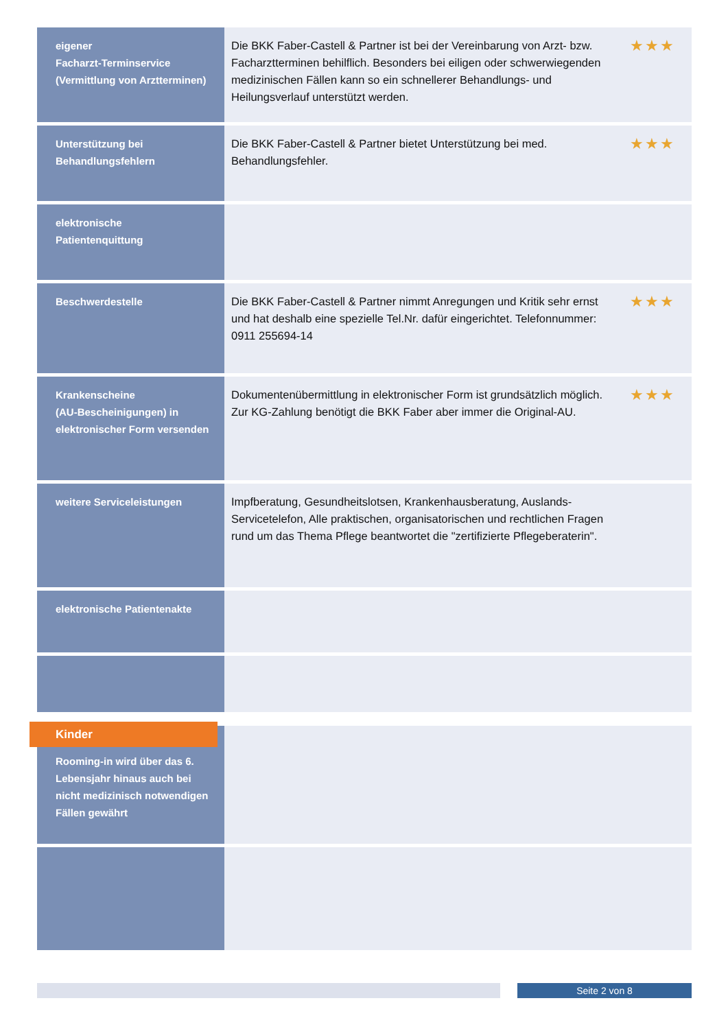| eigener Facharzt-Terminservice (Vermittlung von Arztterminen) | Die BKK Faber-Castell & Partner ist bei der Vereinbarung von Arzt- bzw. Facharztterminen behilflich. Besonders bei eiligen oder schwerwiegenden medizinischen Fällen kann so ein schnellerer Behandlungs- und Heilungsverlauf unterstützt werden. | ★★★ |
| Unterstützung bei Behandlungsfehlern | Die BKK Faber-Castell & Partner bietet Unterstützung bei med. Behandlungsfehler. | ★★★ |
| elektronische Patientenquittung | | |
| Beschwerdestelle | Die BKK Faber-Castell & Partner nimmt Anregungen und Kritik sehr ernst und hat deshalb eine spezielle Tel.Nr. dafür eingerichtet. Telefonnummer: 0911 255694-14 | ★★★ |
| Krankenscheine (AU-Bescheinigungen) in elektronischer Form versenden | Dokumentenübermittlung in elektronischer Form ist grundsätzlich möglich. Zur KG-Zahlung benötigt die BKK Faber aber immer die Original-AU. | ★★★ |
| weitere Serviceleistungen | Impfberatung, Gesundheitslotsen, Krankenhausberatung, Auslands-Servicetelefon, Alle praktischen, organisatorischen und rechtlichen Fragen rund um das Thema Pflege beantwortet die "zertifizierte Pflegeberaterin". | |
| elektronische Patientenakte | | |
| Kinder Rooming-in wird über das 6. Lebensjahr hinaus auch bei nicht medizinisch notwendigen Fällen gewährt | | |
Seite 2 von 8